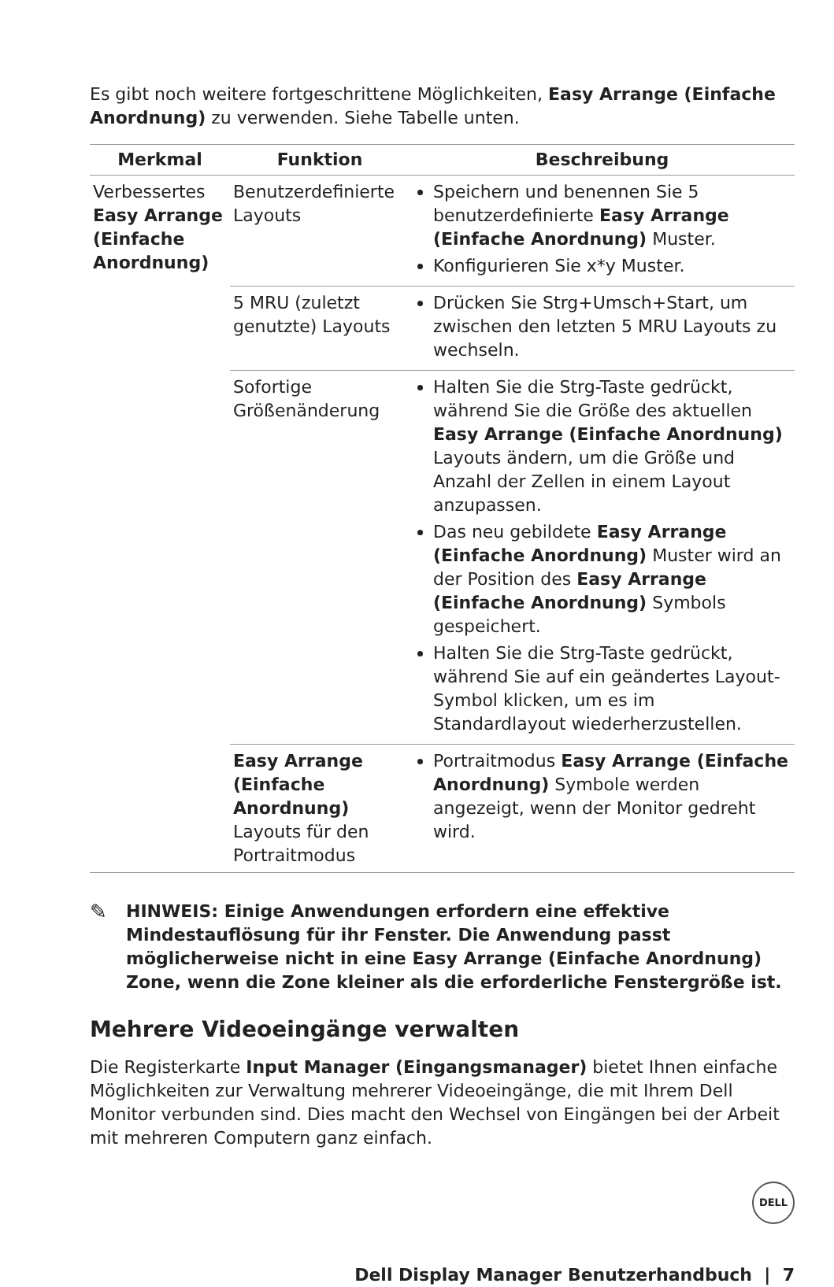Es gibt noch weitere fortgeschrittene Möglichkeiten, Easy Arrange (Einfache Anordnung) zu verwenden. Siehe Tabelle unten.
| Merkmal | Funktion | Beschreibung |
| --- | --- | --- |
| Verbessertes Easy Arrange (Einfache Anordnung) | Benutzerdefinierte Layouts | Speichern und benennen Sie 5 benutzerdefinierte Easy Arrange (Einfache Anordnung) Muster. Konfigurieren Sie x*y Muster. |
| | 5 MRU (zuletzt genutzte) Layouts | Drücken Sie Strg+Umsch+Start, um zwischen den letzten 5 MRU Layouts zu wechseln. |
| | Sofortige Größenänderung | Halten Sie die Strg-Taste gedrückt, während Sie die Größe des aktuellen Easy Arrange (Einfache Anordnung) Layouts ändern, um die Größe und Anzahl der Zellen in einem Layout anzupassen. Das neu gebildete Easy Arrange (Einfache Anordnung) Muster wird an der Position des Easy Arrange (Einfache Anordnung) Symbols gespeichert. Halten Sie die Strg-Taste gedrückt, während Sie auf ein geändertes Layout-Symbol klicken, um es im Standardlayout wiederherzustellen. |
| | Easy Arrange (Einfache Anordnung) Layouts für den Portraitmodus | Portraitmodus Easy Arrange (Einfache Anordnung) Symbole werden angezeigt, wenn der Monitor gedreht wird. |
✎
HINWEIS: Einige Anwendungen erfordern eine effektive Mindestauflösung für ihr Fenster. Die Anwendung passt möglicherweise nicht in eine Easy Arrange (Einfache Anordnung) Zone, wenn die Zone kleiner als die erforderliche Fenstergröße ist.
Mehrere Videoeingänge verwalten
Die Registerkarte Input Manager (Eingangsmanager) bietet Ihnen einfache Möglichkeiten zur Verwaltung mehrerer Videoeingänge, die mit Ihrem Dell Monitor verbunden sind. Dies macht den Wechsel von Eingängen bei der Arbeit mit mehreren Computern ganz einfach.
DELL
Dell Display Manager Benutzerhandbuch | 7